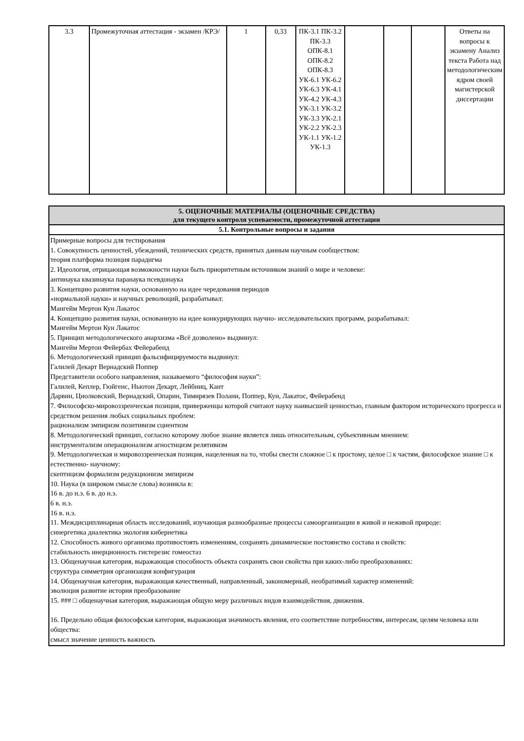| 3.3 | Промежуточная аттестация - экзамен /КРЭ/ | 1 | 0,33 | ПК-3.1 ПК-3.2 ПК-3.3 ОПК-8.1 ОПК-8.2 ОПК-8.3 УК-6.1 УК-6.2 УК-6.3 УК-4.1 УК-4.2 УК-4.3 УК-3.1 УК-3.2 УК-3.3 УК-2.1 УК-2.2 УК-2.3 УК-1.1 УК-1.2 УК-1.3 | | | | Ответы на вопросы к экзамену Анализ текста Работа над методологическим ядром своей магистерской диссертации |
| 5. ОЦЕНОЧНЫЕ МАТЕРИАЛЫ (ОЦЕНОЧНЫЕ СРЕДСТВА) для текущего контроля успеваемости, промежуточной аттестации |
| 5.1. Контрольные вопросы и задания |
| Примерные вопросы для тестирования 1. Совокупность ценностей, убеждений, технических средств, принятых данным научным сообществом: теория платформа позиция парадигма 2. Идеология, отрицающая возможности науки быть приоритетным источником знаний о мире и человеке: антинаука квазинаука паранаука псевдонаука 3. Концепцию развития науки, основанную на идее чередования периодов «нормальной науки» и научных революций, разрабатывал: Мангейм Мертон Кун Лакатос 4. Концепцию развития науки, основанную на идее конкурирующих научно- исследовательских программ, разрабатывал: Мангейм Мертон Кун Лакатос 5. Принцип методологического анархизма «Всё дозволено» выдвинул: Мангейм Мертон Фейербах Фейерабенд 6. Методологический принцип фальсифицируемости выдвинул: Галилей Декарт Вернадский Поппер Представители особого направления, называемого “философия науки”: Галилей, Кеплер, Гюйгенс, Ньютон Декарт, Лейбниц, Кант Дарвин, Циолковский, Вернадский, Опарин, Тимирязев Полани, Поппер, Кун, Лакатос, Фейерабенд 7. Философско-мировоззренческая позиция, приверженцы которой считают науку наивысшей ценностью, главным фактором исторического прогресса и средством решения любых социальных проблем: рационализм эмпиризм позитивизм сциентизм 8. Методологический принцип, согласно которому любое знание является лишь относительным, субъективным мнением: инструментализм операционализм агностицизм релятивизм 9. Методологическая и мировоззренческая позиция, нацеленная на то, чтобы свести сложное □ к простому, целое □ к частям, философское знание □ к естественно- научному: скептицизм формализм редукционизм эмпиризм 10. Наука (в широком смысле слова) возникла в: 16 в. до н.э. 6 в. до н.э. 6 в. н.э. 16 в. н.э. 11. Междисциплинарная область исследований, изучающая разнообразные процессы самоорганизации в живой и неживой природе: синергетика диалектика экология кибернетика 12. Способность живого организма противостоять изменениям, сохранять динамическое постоянство состава и свойств: стабильность инерционность гистерезис гомеостаз 13. Общенаучная категория, выражающая способность объекта сохранять свои свойства при каких-либо преобразованиях: структура симметрия организация конфигурация 14. Общенаучная категория, выражающая качественный, направленный, закономерный, необратимый характер изменений: эволюция развитие история преобразование 15. ### □ общенаучная категория, выражающая общую меру различных видов взаимодействия, движения. 16. Предельно общая философская категория, выражающая значимость явления, его соответствие потребностям, интересам, целям человека или общества: смысл значение ценность важность |